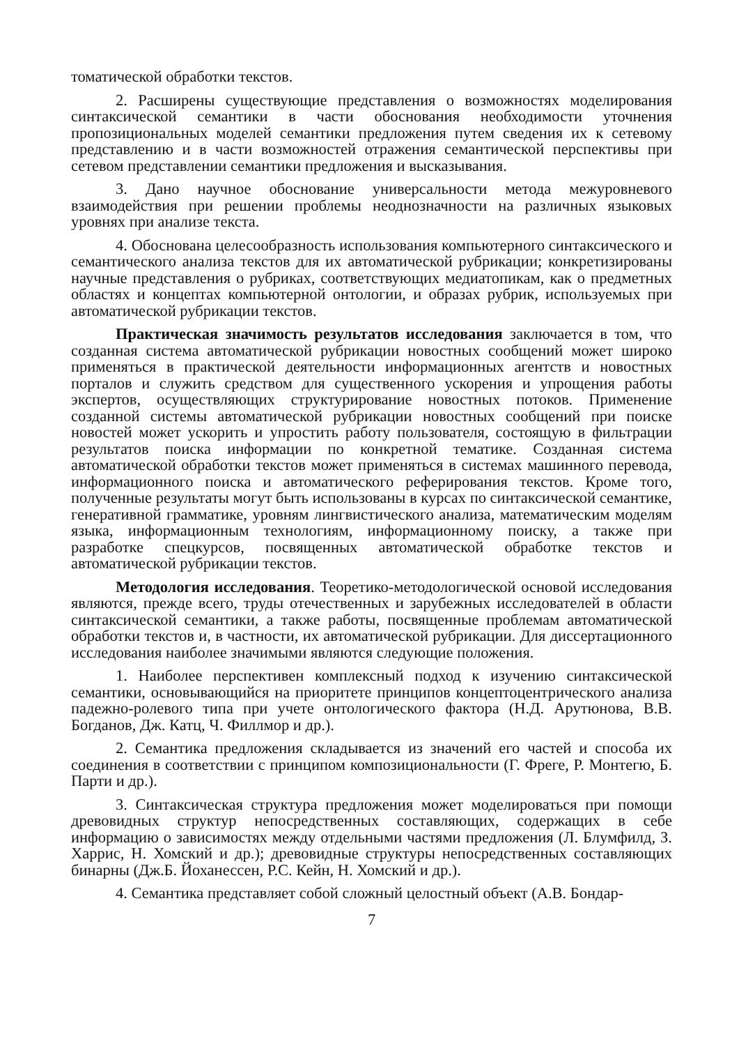томатической обработки текстов.
2. Расширены существующие представления о возможностях моделирования синтаксической семантики в части обоснования необходимости уточнения пропозициональных моделей семантики предложения путем сведения их к сетевому представлению и в части возможностей отражения семантической перспективы при сетевом представлении семантики предложения и высказывания.
3. Дано научное обоснование универсальности метода межуровневого взаимодействия при решении проблемы неоднозначности на различных языковых уровнях при анализе текста.
4. Обоснована целесообразность использования компьютерного синтаксического и семантического анализа текстов для их автоматической рубрикации; конкретизированы научные представления о рубриках, соответствующих медиатопикам, как о предметных областях и концептах компьютерной онтологии, и образах рубрик, используемых при автоматической рубрикации текстов.
Практическая значимость результатов исследования заключается в том, что созданная система автоматической рубрикации новостных сообщений может широко применяться в практической деятельности информационных агентств и новостных порталов и служить средством для существенного ускорения и упрощения работы экспертов, осуществляющих структурирование новостных потоков. Применение созданной системы автоматической рубрикации новостных сообщений при поиске новостей может ускорить и упростить работу пользователя, состоящую в фильтрации результатов поиска информации по конкретной тематике. Созданная система автоматической обработки текстов может применяться в системах машинного перевода, информационного поиска и автоматического реферирования текстов. Кроме того, полученные результаты могут быть использованы в курсах по синтаксической семантике, генеративной грамматике, уровням лингвистического анализа, математическим моделям языка, информационным технологиям, информационному поиску, а также при разработке спецкурсов, посвященных автоматической обработке текстов и автоматической рубрикации текстов.
Методология исследования. Теоретико-методологической основой исследования являются, прежде всего, труды отечественных и зарубежных исследователей в области синтаксической семантики, а также работы, посвященные проблемам автоматической обработки текстов и, в частности, их автоматической рубрикации. Для диссертационного исследования наиболее значимыми являются следующие положения.
1. Наиболее перспективен комплексный подход к изучению синтаксической семантики, основывающийся на приоритете принципов концептоцентрического анализа падежно-ролевого типа при учете онтологического фактора (Н.Д. Арутюнова, В.В. Богданов, Дж. Катц, Ч. Филлмор и др.).
2. Семантика предложения складывается из значений его частей и способа их соединения в соответствии с принципом композициональности (Г. Фреге, Р. Монтегю, Б. Парти и др.).
3. Синтаксическая структура предложения может моделироваться при помощи древовидных структур непосредственных составляющих, содержащих в себе информацию о зависимостях между отдельными частями предложения (Л. Блумфилд, З. Харрис, Н. Хомский и др.); древовидные структуры непосредственных составляющих бинарны (Дж.Б. Йоханессен, Р.С. Кейн, Н. Хомский и др.).
4. Семантика представляет собой сложный целостный объект (А.В. Бондар-
7